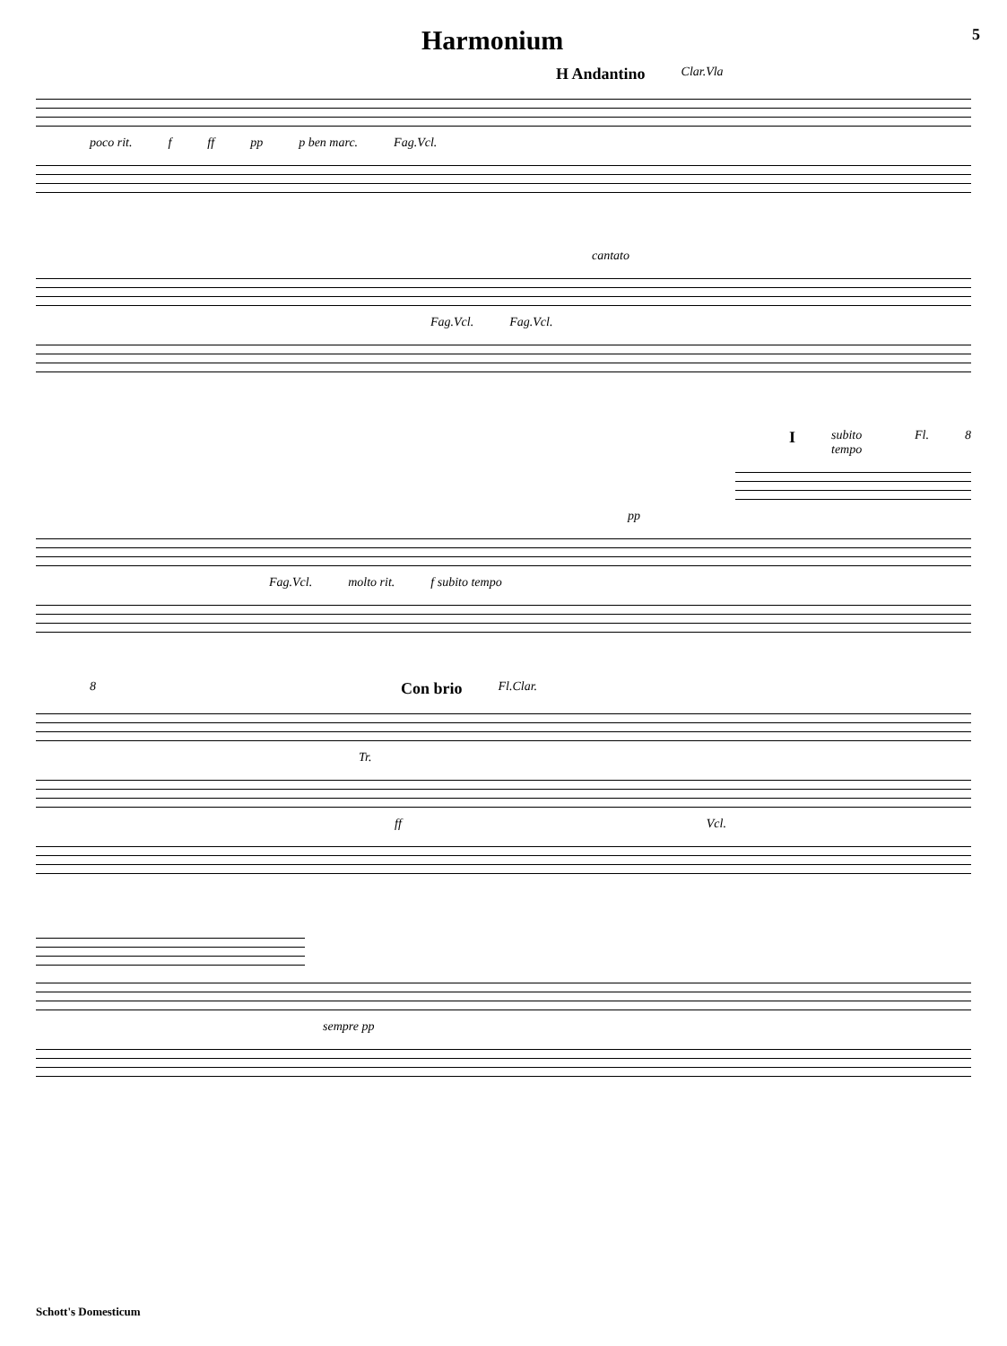Harmonium
5
H Andantino Clar.Vla
poco rit. f ff pp p ben marc. Fag.Vcl.
cantato
Fag.Vcl. Fag.Vcl.
Isubito tempo Fl. 8
pp
Fag.Vcl. molto rit. f subito tempo
8 Con brio Fl.Clar.
Tr.
ff Vcl.
sempre pp
Schott's Domesticum